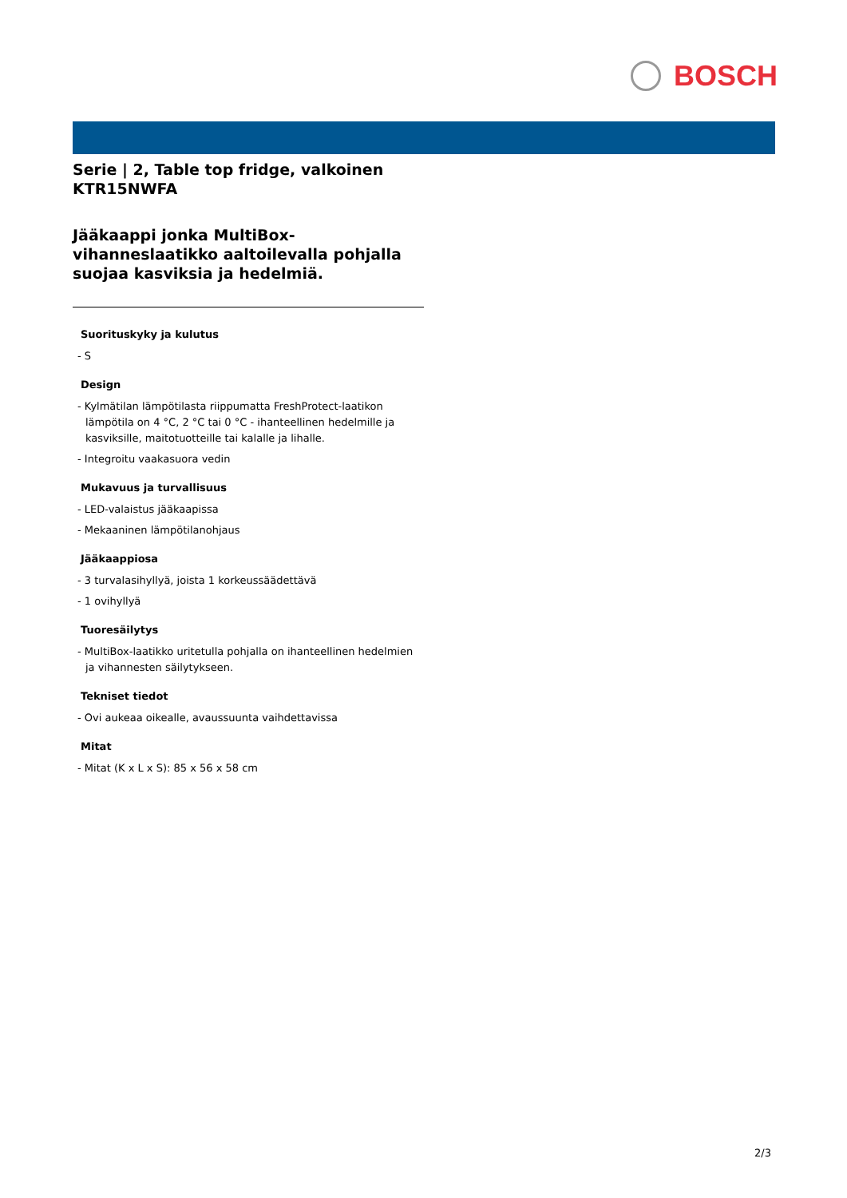BOSCH
Serie | 2, Table top fridge, valkoinen
KTR15NWFA
Jääkaappi jonka MultiBox-vihanneslaatikko aaltoilevalla pohjalla suojaa kasviksia ja hedelmiä.
Suorituskyky ja kulutus
- S
Design
- Kylmätilan lämpötilasta riippumatta FreshProtect-laatikon lämpötila on 4 °C, 2 °C tai 0 °C - ihanteellinen hedelmille ja kasviksille, maitotuotteille tai kalalle ja lihalle.
- Integroitu vaakasuora vedin
Mukavuus ja turvallisuus
- LED-valaistus jääkaapissa
- Mekaaninen lämpötilanohjaus
Jääkaappiosa
- 3 turvalasihyllyä, joista 1 korkeussäädettävä
- 1 ovihyllyä
Tuoresäilytys
- MultiBox-laatikko uritetulla pohjalla on ihanteellinen hedelmien ja vihannesten säilytykseen.
Tekniset tiedot
- Ovi aukeaa oikealle, avaussuunta vaihdettavissa
Mitat
- Mitat (K x L x S): 85 x 56 x 58 cm
2/3